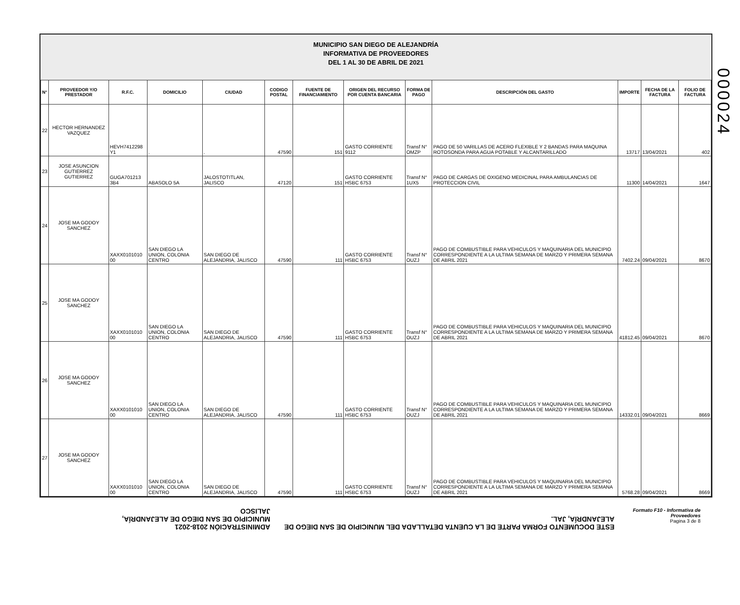000024
MUNICIPIO SAN DIEGO DE ALEJANDRÍA
INFORMATIVA DE PROVEEDORES
DEL 1 AL 30 DE ABRIL DE 2021
| N° | PROVEEDOR Y/O PRESTADOR | R.F.C. | DOMICILIO | CIUDAD | CODIGO POSTAL | FUENTE DE FINANCIAMIENTO | ORIGEN DEL RECURSO POR CUENTA BANCARIA | FORMA DE PAGO | DESCRIPCIÓN DEL GASTO | IMPORTE | FECHA DE LA FACTURA | FOLIO DE FACTURA |
| --- | --- | --- | --- | --- | --- | --- | --- | --- | --- | --- | --- | --- |
| 22 | HECTOR HERNANDEZ VAZQUEZ | HEVH7412298 Y1 | . | . | 47590 | 151 | GASTO CORRIENTE 9112 | Transf N° OMZP | PAGO DE 50 VARILLAS DE ACERO FLEXIBLE Y 2 BANDAS PARA MAQUINA ROTOSONDA PARA AGUA POTABLE Y ALCANTARILLADO | 13717 | 13/04/2021 | 402 |
| 23 | JOSE ASUNCION GUTIERREZ GUTIERREZ | GUGA701213 3B4 | ABASOLO 5A | JALOSTOTITLAN, JALISCO | 47120 | 151 | GASTO CORRIENTE HSBC 6753 | Transf N° 1UX5 | PAGO DE CARGAS DE OXIGENO MEDICINAL PARA AMBULANCIAS DE PROTECCION CIVIL | 11300 | 14/04/2021 | 1647 |
| 24 | JOSE MA GODOY SANCHEZ | XAXX0101010 00 | SAN DIEGO LA UNION, COLONIA CENTRO | SAN DIEGO DE ALEJANDRIA, JALISCO | 47590 | 111 | GASTO CORRIENTE HSBC 6753 | Transf N° OUZJ | PAGO DE COMBUSTIBLE PARA VEHICULOS Y MAQUINARIA DEL MUNICIPIO CORRESPONDIENTE A LA ULTIMA SEMANA DE MARZO Y PRIMERA SEMANA DE ABRIL 2021 | 7402.24 | 09/04/2021 | 8670 |
| 25 | JOSE MA GODOY SANCHEZ | XAXX0101010 00 | SAN DIEGO LA UNION, COLONIA CENTRO | SAN DIEGO DE ALEJANDRIA, JALISCO | 47590 | 111 | GASTO CORRIENTE HSBC 6753 | Transf N° OUZJ | PAGO DE COMBUSTIBLE PARA VEHICULOS Y MAQUINARIA DEL MUNICIPIO CORRESPONDIENTE A LA ULTIMA SEMANA DE MARZO Y PRIMERA SEMANA DE ABRIL 2021 | 41812.45 | 09/04/2021 | 8670 |
| 26 | JOSE MA GODOY SANCHEZ | XAXX0101010 00 | SAN DIEGO LA UNION, COLONIA CENTRO | SAN DIEGO DE ALEJANDRIA, JALISCO | 47590 | 111 | GASTO CORRIENTE HSBC 6753 | Transf N° OUZJ | PAGO DE COMBUSTIBLE PARA VEHICULOS Y MAQUINARIA DEL MUNICIPIO CORRESPONDIENTE A LA ULTIMA SEMANA DE MARZO Y PRIMERA SEMANA DE ABRIL 2021 | 14332.01 | 09/04/2021 | 8669 |
| 27 | JOSE MA GODOY SANCHEZ | XAXX0101010 00 | SAN DIEGO LA UNION, COLONIA CENTRO | SAN DIEGO DE ALEJANDRIA, JALISCO | 47590 | 111 | GASTO CORRIENTE HSBC 6753 | Transf N° OUZJ | PAGO DE COMBUSTIBLE PARA VEHICULOS Y MAQUINARIA DEL MUNICIPIO CORRESPONDIENTE A LA ULTIMA SEMANA DE MARZO Y PRIMERA SEMANA DE ABRIL 2021 | 5768.28 | 09/04/2021 | 8669 |
ADMINISTRACIÓN 2018-2021
MUNICIPIO DE SAN DIEGO DE ALEJANDRÍA, JALISCO
ESTE DOCUMENTO FORMA PARTE DE LA CUENTA DETALLADA DEL MUNICIPIO DE SAN DIEGO DE ALEJANDRÍA, JAL.
Formato F10 - Informativa de Proveedores
Pagina 3 de 8